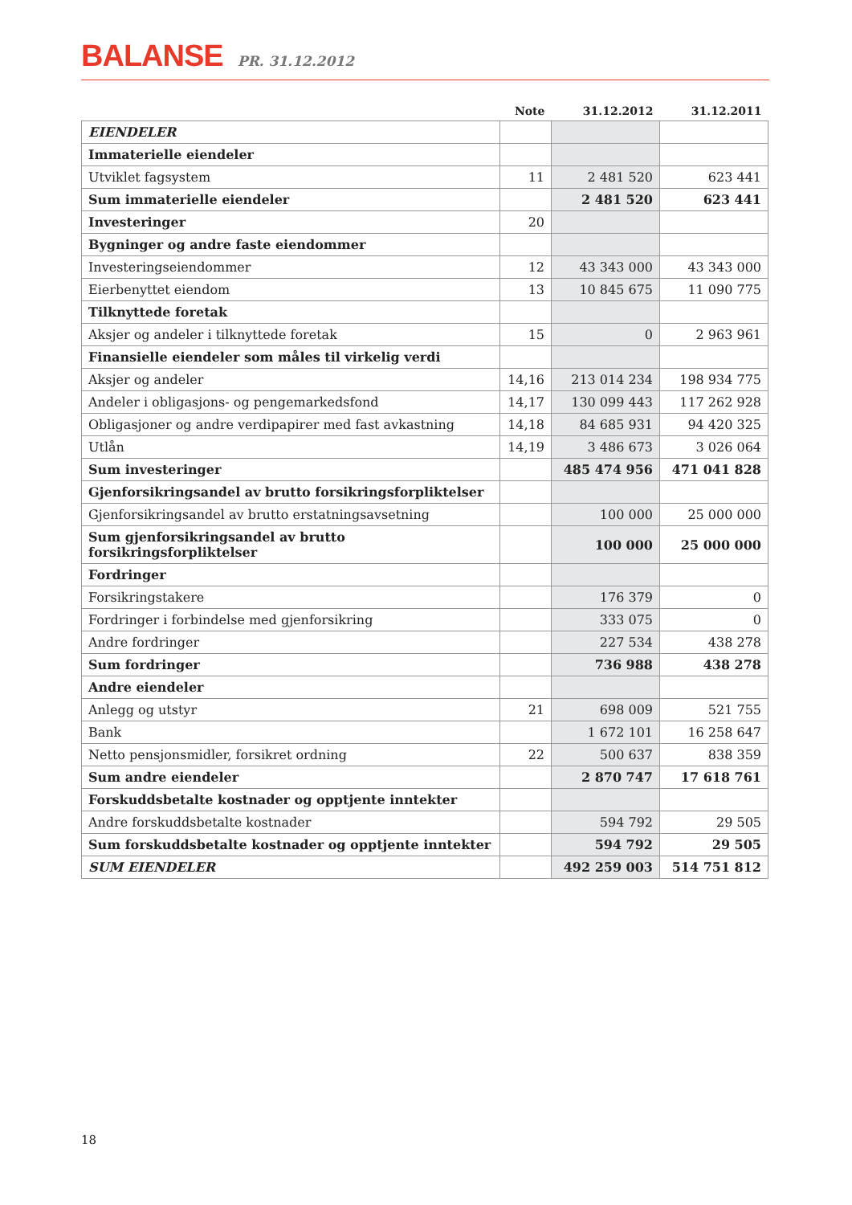BALANSE PR. 31.12.2012
| | Note | 31.12.2012 | 31.12.2011 |
| --- | --- | --- | --- |
| EIENDELER | | | |
| Immaterielle eiendeler | | | |
| Utviklet fagsystem | 11 | 2 481 520 | 623 441 |
| Sum immaterielle eiendeler | | 2 481 520 | 623 441 |
| Investeringer | 20 | | |
| Bygninger og andre faste eiendommer | | | |
| Investeringseiendommer | 12 | 43 343 000 | 43 343 000 |
| Eierbenyttet eiendom | 13 | 10 845 675 | 11 090 775 |
| Tilknyttede foretak | | | |
| Aksjer og andeler i tilknyttede foretak | 15 | 0 | 2 963 961 |
| Finansielle eiendeler som måles til virkelig verdi | | | |
| Aksjer og andeler | 14,16 | 213 014 234 | 198 934 775 |
| Andeler i obligasjons- og pengemarkedsfond | 14,17 | 130 099 443 | 117 262 928 |
| Obligasjoner og andre verdipapirer med fast avkastning | 14,18 | 84 685 931 | 94 420 325 |
| Utlån | 14,19 | 3 486 673 | 3 026 064 |
| Sum investeringer | | 485 474 956 | 471 041 828 |
| Gjenforsikringsandel av brutto forsikringsforpliktelser | | | |
| Gjenforsikringsandel av brutto erstatningsavsetning | | 100 000 | 25 000 000 |
| Sum gjenforsikringsandel av brutto forsikringsforpliktelser | | 100 000 | 25 000 000 |
| Fordringer | | | |
| Forsikringstakere | | 176 379 | 0 |
| Fordringer i forbindelse med gjenforsikring | | 333 075 | 0 |
| Andre fordringer | | 227 534 | 438 278 |
| Sum fordringer | | 736 988 | 438 278 |
| Andre eiendeler | | | |
| Anlegg og utstyr | 21 | 698 009 | 521 755 |
| Bank | | 1 672 101 | 16 258 647 |
| Netto pensjonsmidler, forsikret ordning | 22 | 500 637 | 838 359 |
| Sum andre eiendeler | | 2 870 747 | 17 618 761 |
| Forskuddsbetalte kostnader og opptjente inntekter | | | |
| Andre forskuddsbetalte kostnader | | 594 792 | 29 505 |
| Sum forskuddsbetalte kostnader og opptjente inntekter | | 594 792 | 29 505 |
| SUM EIENDELER | | 492 259 003 | 514 751 812 |
18